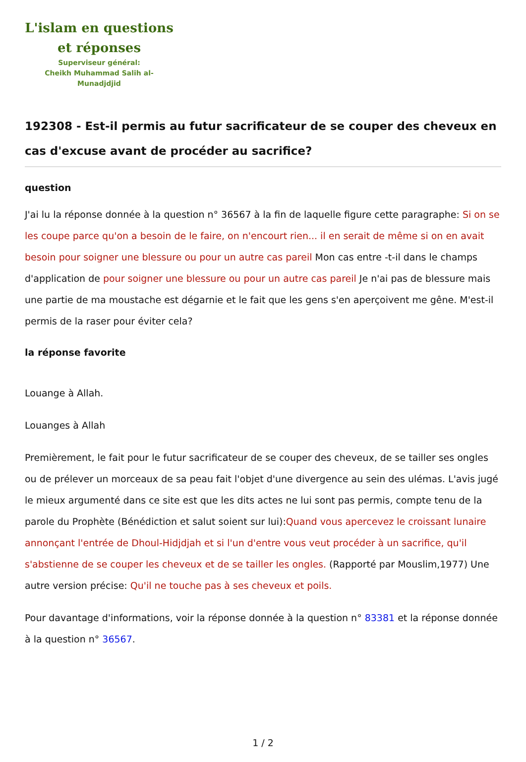L'islam en questions
et réponses
Superviseur général:
Cheikh Muhammad Salih al-Munadjdjid
192308 - Est-il permis au futur sacrificateur de se couper des cheveux en cas d'excuse avant de procéder au sacrifice?
question
J'ai lu la réponse donnée à la question n° 36567 à la fin de laquelle figure cette paragraphe: Si on se les coupe parce qu'on a besoin de le faire, on n'encourt rien... il en serait de même si on en avait besoin pour soigner une blessure ou pour un autre cas pareil Mon cas entre -t-il dans le champs d'application de pour soigner une blessure ou pour un autre cas pareil Je n'ai pas de blessure mais une partie de ma moustache est dégarnie et le fait que les gens s'en aperçoivent me gêne. M'est-il permis de la raser pour éviter cela?
la réponse favorite
Louange à Allah.
Louanges à Allah
Premièrement, le fait pour le futur sacrificateur de se couper des cheveux, de se tailler ses ongles ou de prélever un morceaux de sa peau fait l'objet d'une divergence au sein des ulémas. L'avis jugé le mieux argumenté dans ce site est que les dits actes ne lui sont pas permis, compte tenu de la parole du Prophète (Bénédiction et salut soient sur lui):Quand vous apercevez le croissant lunaire annonçant l'entrée de Dhoul-Hidjdjah et si l'un d'entre vous veut procéder à un sacrifice, qu'il s'abstienne de se couper les cheveux et de se tailler les ongles. (Rapporté par Mouslim,1977) Une autre version précise: Qu'il ne touche pas à ses cheveux et poils.
Pour davantage d'informations, voir la réponse donnée à la question n° 83381 et la réponse donnée à la question n° 36567.
1 / 2